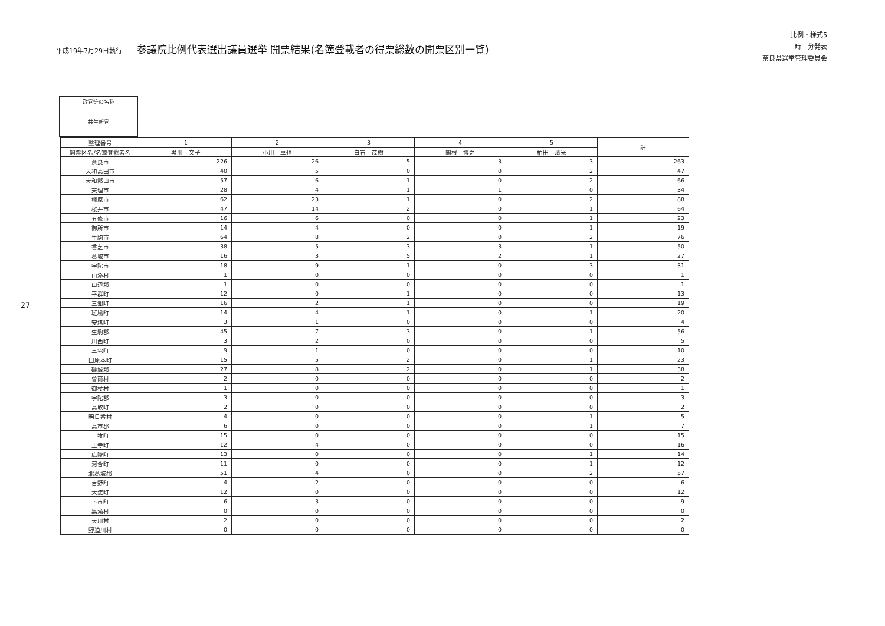平成19年7月29日執行 参議院比例代表選出議員選挙 開票結果(名簿登載者の得票総数の開票区別一覧)
比例・様式5
時　分発表
奈良県選挙管理委員会
-27-
政党等の名称
共生新党
| 整理番号 | 1 | 2 | 3 | 4 | 5 | 計 |
| --- | --- | --- | --- | --- | --- | --- |
| 開票区名/名簿登載者名 | 黒川 文子 | 小川 卓也 | 白石 茂樹 | 関根 博之 | 柏田 清光 | |
| 奈良市 | 226 | 26 | 5 | 3 | 3 | 263 |
| 大和高田市 | 40 | 5 | 0 | 0 | 2 | 47 |
| 大和郡山市 | 57 | 6 | 1 | 0 | 2 | 66 |
| 天理市 | 28 | 4 | 1 | 1 | 0 | 34 |
| 橿原市 | 62 | 23 | 1 | 0 | 2 | 88 |
| 桜井市 | 47 | 14 | 2 | 0 | 1 | 64 |
| 五條市 | 16 | 6 | 0 | 0 | 1 | 23 |
| 御所市 | 14 | 4 | 0 | 0 | 1 | 19 |
| 生駒市 | 64 | 8 | 2 | 0 | 2 | 76 |
| 香芝市 | 38 | 5 | 3 | 3 | 1 | 50 |
| 葛城市 | 16 | 3 | 5 | 2 | 1 | 27 |
| 宇陀市 | 18 | 9 | 1 | 0 | 3 | 31 |
| 山添村 | 1 | 0 | 0 | 0 | 0 | 1 |
| 山辺郡 | 1 | 0 | 0 | 0 | 0 | 1 |
| 平群町 | 12 | 0 | 1 | 0 | 0 | 13 |
| 三郷町 | 16 | 2 | 1 | 0 | 0 | 19 |
| 斑鳩町 | 14 | 4 | 1 | 0 | 1 | 20 |
| 安堵町 | 3 | 1 | 0 | 0 | 0 | 4 |
| 生駒郡 | 45 | 7 | 3 | 0 | 1 | 56 |
| 川西町 | 3 | 2 | 0 | 0 | 0 | 5 |
| 三宅町 | 9 | 1 | 0 | 0 | 0 | 10 |
| 田原本町 | 15 | 5 | 2 | 0 | 1 | 23 |
| 磯城郡 | 27 | 8 | 2 | 0 | 1 | 38 |
| 曽爾村 | 2 | 0 | 0 | 0 | 0 | 2 |
| 御杖村 | 1 | 0 | 0 | 0 | 0 | 1 |
| 宇陀郡 | 3 | 0 | 0 | 0 | 0 | 3 |
| 高取町 | 2 | 0 | 0 | 0 | 0 | 2 |
| 明日香村 | 4 | 0 | 0 | 0 | 1 | 5 |
| 高市郡 | 6 | 0 | 0 | 0 | 1 | 7 |
| 上牧町 | 15 | 0 | 0 | 0 | 0 | 15 |
| 王寺町 | 12 | 4 | 0 | 0 | 0 | 16 |
| 広陵町 | 13 | 0 | 0 | 0 | 1 | 14 |
| 河合町 | 11 | 0 | 0 | 0 | 1 | 12 |
| 北葛城郡 | 51 | 4 | 0 | 0 | 2 | 57 |
| 吉野町 | 4 | 2 | 0 | 0 | 0 | 6 |
| 大淀町 | 12 | 0 | 0 | 0 | 0 | 12 |
| 下市町 | 6 | 3 | 0 | 0 | 0 | 9 |
| 黒滝村 | 0 | 0 | 0 | 0 | 0 | 0 |
| 天川村 | 2 | 0 | 0 | 0 | 0 | 2 |
| 野迫川村 | 0 | 0 | 0 | 0 | 0 | 0 |